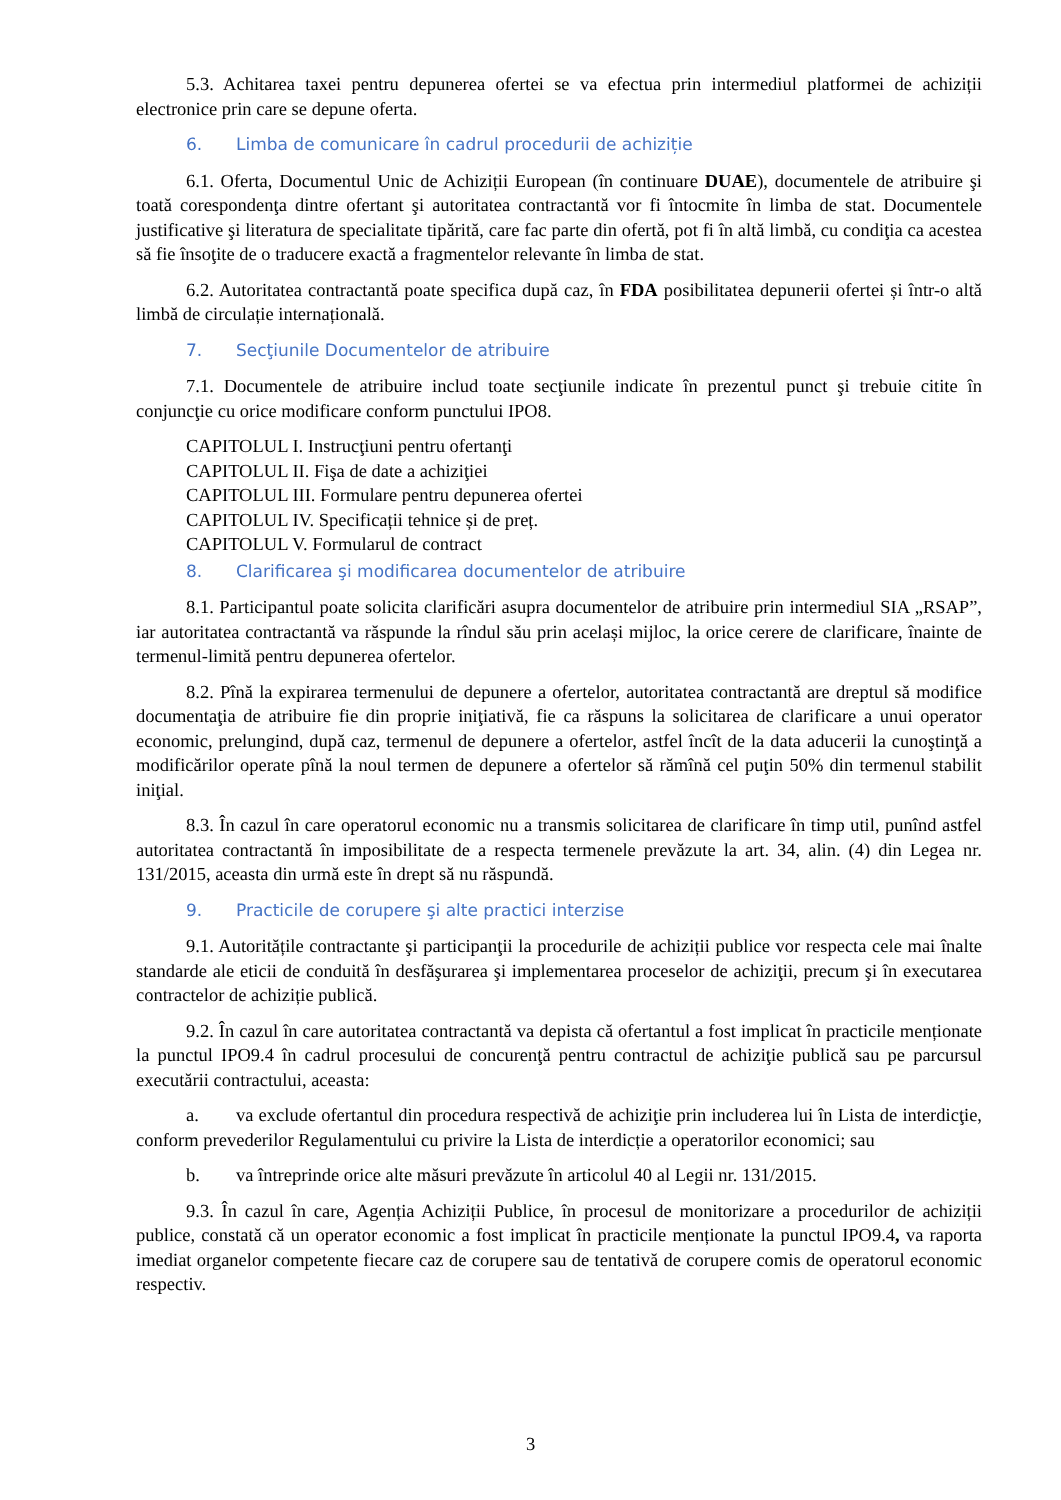5.3. Achitarea taxei pentru depunerea ofertei se va efectua prin intermediul platformei de achiziții electronice prin care se depune oferta.
6. Limba de comunicare în cadrul procedurii de achiziție
6.1. Oferta, Documentul Unic de Achiziții European (în continuare DUAE), documentele de atribuire şi toată corespondenţa dintre ofertant şi autoritatea contractantă vor fi întocmite în limba de stat. Documentele justificative şi literatura de specialitate tipărită, care fac parte din ofertă, pot fi în altă limbă, cu condiţia ca acestea să fie însoţite de o traducere exactă a fragmentelor relevante în limba de stat.
6.2. Autoritatea contractantă poate specifica după caz, în FDA posibilitatea depunerii ofertei și într-o altă limbă de circulație internațională.
7. Secţiunile Documentelor de atribuire
7.1. Documentele de atribuire includ toate secţiunile indicate în prezentul punct şi trebuie citite în conjuncţie cu orice modificare conform punctului IPO8.
CAPITOLUL I. Instrucţiuni pentru ofertanţi
CAPITOLUL II. Fişa de date a achiziţiei
CAPITOLUL III. Formulare pentru depunerea ofertei
CAPITOLUL IV. Specificații tehnice și de preț.
CAPITOLUL V. Formularul de contract
8. Clarificarea şi modificarea documentelor de atribuire
8.1. Participantul poate solicita clarificări asupra documentelor de atribuire prin intermediul SIA „RSAP”, iar autoritatea contractantă va răspunde la rîndul său prin același mijloc, la orice cerere de clarificare, înainte de termenul-limită pentru depunerea ofertelor.
8.2. Pînă la expirarea termenului de depunere a ofertelor, autoritatea contractantă are dreptul să modifice documentaţia de atribuire fie din proprie iniţiativă, fie ca răspuns la solicitarea de clarificare a unui operator economic, prelungind, după caz, termenul de depunere a ofertelor, astfel încît de la data aducerii la cunoştinţă a modificărilor operate pînă la noul termen de depunere a ofertelor să rămînă cel puţin 50% din termenul stabilit iniţial.
8.3. În cazul în care operatorul economic nu a transmis solicitarea de clarificare în timp util, punînd astfel autoritatea contractantă în imposibilitate de a respecta termenele prevăzute la art. 34, alin. (4) din Legea nr. 131/2015, aceasta din urmă este în drept să nu răspundă.
9. Practicile de corupere şi alte practici interzise
9.1. Autoritățile contractante şi participanţii la procedurile de achiziții publice vor respecta cele mai înalte standarde ale eticii de conduită în desfăşurarea şi implementarea proceselor de achiziţii, precum şi în executarea contractelor de achiziție publică.
9.2. În cazul în care autoritatea contractantă va depista că ofertantul a fost implicat în practicile menționate la punctul IPO9.4 în cadrul procesului de concurenţă pentru contractul de achiziţie publică sau pe parcursul executării contractului, aceasta:
a. va exclude ofertantul din procedura respectivă de achiziţie prin includerea lui în Lista de interdicţie, conform prevederilor Regulamentului cu privire la Lista de interdicție a operatorilor economici; sau
b. va întreprinde orice alte măsuri prevăzute în articolul 40 al Legii nr. 131/2015.
9.3. În cazul în care, Agenția Achiziții Publice, în procesul de monitorizare a procedurilor de achiziții publice, constată că un operator economic a fost implicat în practicile menționate la punctul IPO9.4, va raporta imediat organelor competente fiecare caz de corupere sau de tentativă de corupere comis de operatorul economic respectiv.
3